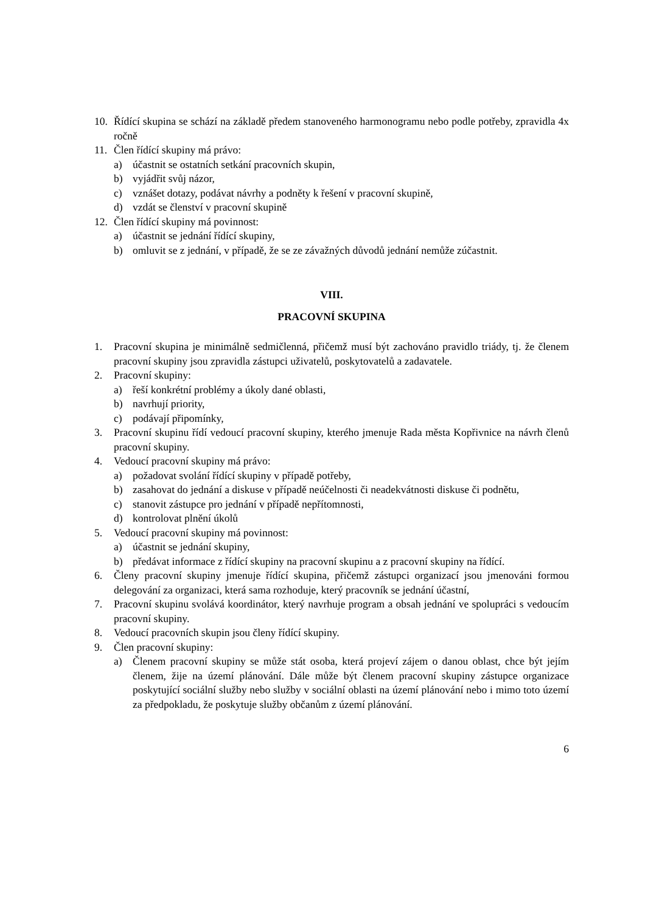10. Řídící skupina se schází na základě předem stanoveného harmonogramu nebo podle potřeby, zpravidla 4x ročně
11. Člen řídící skupiny má právo:
a) účastnit se ostatních setkání pracovních skupin,
b) vyjádřit svůj názor,
c) vznášet dotazy, podávat návrhy a podněty k řešení v pracovní skupině,
d) vzdát se členství v pracovní skupině
12. Člen řídící skupiny má povinnost:
a) účastnit se jednání řídící skupiny,
b) omluvit se z jednání, v případě, že se ze závažných důvodů jednání nemůže zúčastnit.
VIII.
PRACOVNÍ SKUPINA
1. Pracovní skupina je minimálně sedmičlenná, přičemž musí být zachováno pravidlo triády, tj. že členem pracovní skupiny jsou zpravidla zástupci uživatelů, poskytovatelů a zadavatele.
2. Pracovní skupiny:
a) řeší konkrétní problémy a úkoly dané oblasti,
b) navrhují priority,
c) podávají připomínky,
3. Pracovní skupinu řídí vedoucí pracovní skupiny, kterého jmenuje Rada města Kopřivnice na návrh členů pracovní skupiny.
4. Vedoucí pracovní skupiny má právo:
a) požadovat svolání řídící skupiny v případě potřeby,
b) zasahovat do jednání a diskuse v případě neúčelnosti či neadekvátnosti diskuse či podnětu,
c) stanovit zástupce pro jednání v případě nepřítomnosti,
d) kontrolovat plnění úkolů
5. Vedoucí pracovní skupiny má povinnost:
a) účastnit se jednání skupiny,
b) předávat informace z řídící skupiny na pracovní skupinu a z pracovní skupiny na řídící.
6. Členy pracovní skupiny jmenuje řídící skupina, přičemž zástupci organizací jsou jmenováni formou delegování za organizaci, která sama rozhoduje, který pracovník se jednání účastní,
7. Pracovní skupinu svolává koordinátor, který navrhuje program a obsah jednání ve spolupráci s vedoucím pracovní skupiny.
8. Vedoucí pracovních skupin jsou členy řídící skupiny.
9. Člen pracovní skupiny:
a) Členem pracovní skupiny se může stát osoba, která projeví zájem o danou oblast, chce být jejím členem, žije na území plánování. Dále může být členem pracovní skupiny zástupce organizace poskytující sociální služby nebo služby v sociální oblasti na území plánování nebo i mimo toto území za předpokladu, že poskytuje služby občanům z území plánování.
6